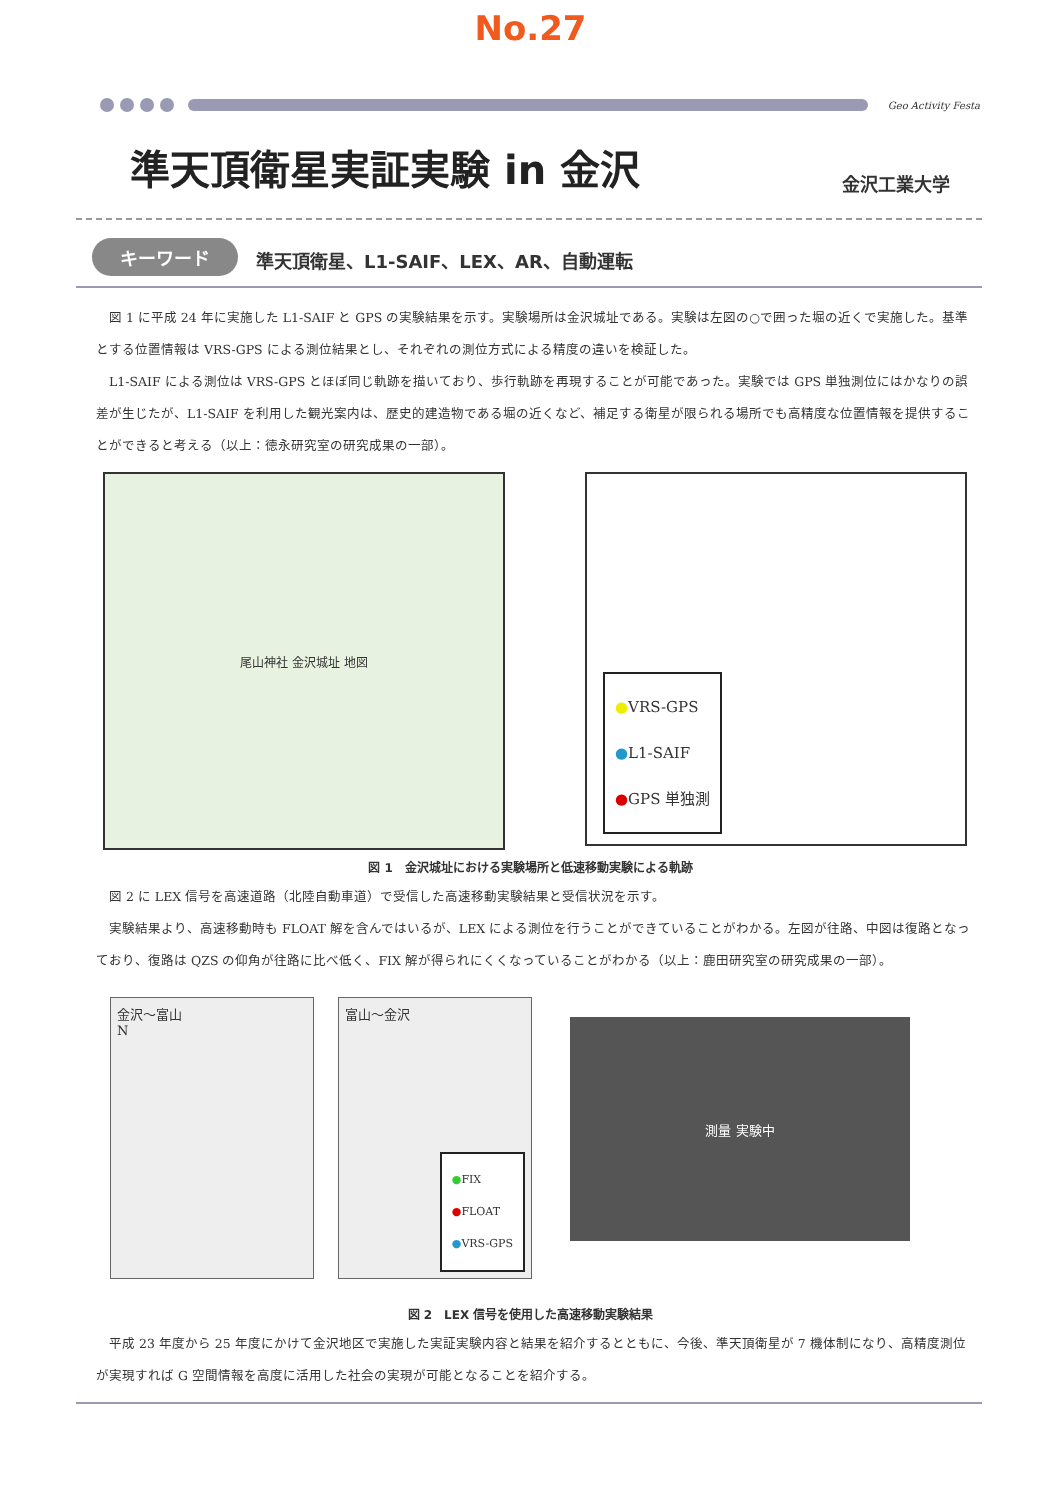No.27
Geo Activity Festa
準天頂衛星実証実験 in 金沢
金沢工業大学
キーワード 準天頂衛星、L1-SAIF、LEX、AR、自動運転
　図 1 に平成 24 年に実施した L1-SAIF と GPS の実験結果を示す。実験場所は金沢城址である。実験は左図の○で囲った堀の近くで実施した。基準とする位置情報は VRS-GPS による測位結果とし、それぞれの測位方式による精度の違いを検証した。
　L1-SAIF による測位は VRS-GPS とほぼ同じ軌跡を描いており、歩行軌跡を再現することが可能であった。実験では GPS 単独測位にはかなりの誤差が生じたが、L1-SAIF を利用した観光案内は、歴史的建造物である堀の近くなど、補足する衛星が限られる場所でも高精度な位置情報を提供することができると考える（以上：徳永研究室の研究成果の一部）。
尾山神社 金沢城址 地図
●VRS-GPS
●L1-SAIF
●GPS 単独測
図 1　金沢城址における実験場所と低速移動実験による軌跡
　図 2 に LEX 信号を高速道路（北陸自動車道）で受信した高速移動実験結果と受信状況を示す。
　実験結果より、高速移動時も FLOAT 解を含んではいるが、LEX による測位を行うことができていることがわかる。左図が往路、中図は復路となっており、復路は QZS の仰角が往路に比べ低く、FIX 解が得られにくくなっていることがわかる（以上：鹿田研究室の研究成果の一部）。
金沢～富山
N
富山～金沢
●FIX
●FLOAT
●VRS-GPS
測量 実験中
図 2　LEX 信号を使用した高速移動実験結果
　平成 23 年度から 25 年度にかけて金沢地区で実施した実証実験内容と結果を紹介するとともに、今後、準天頂衛星が 7 機体制になり、高精度測位が実現すれば G 空間情報を高度に活用した社会の実現が可能となることを紹介する。